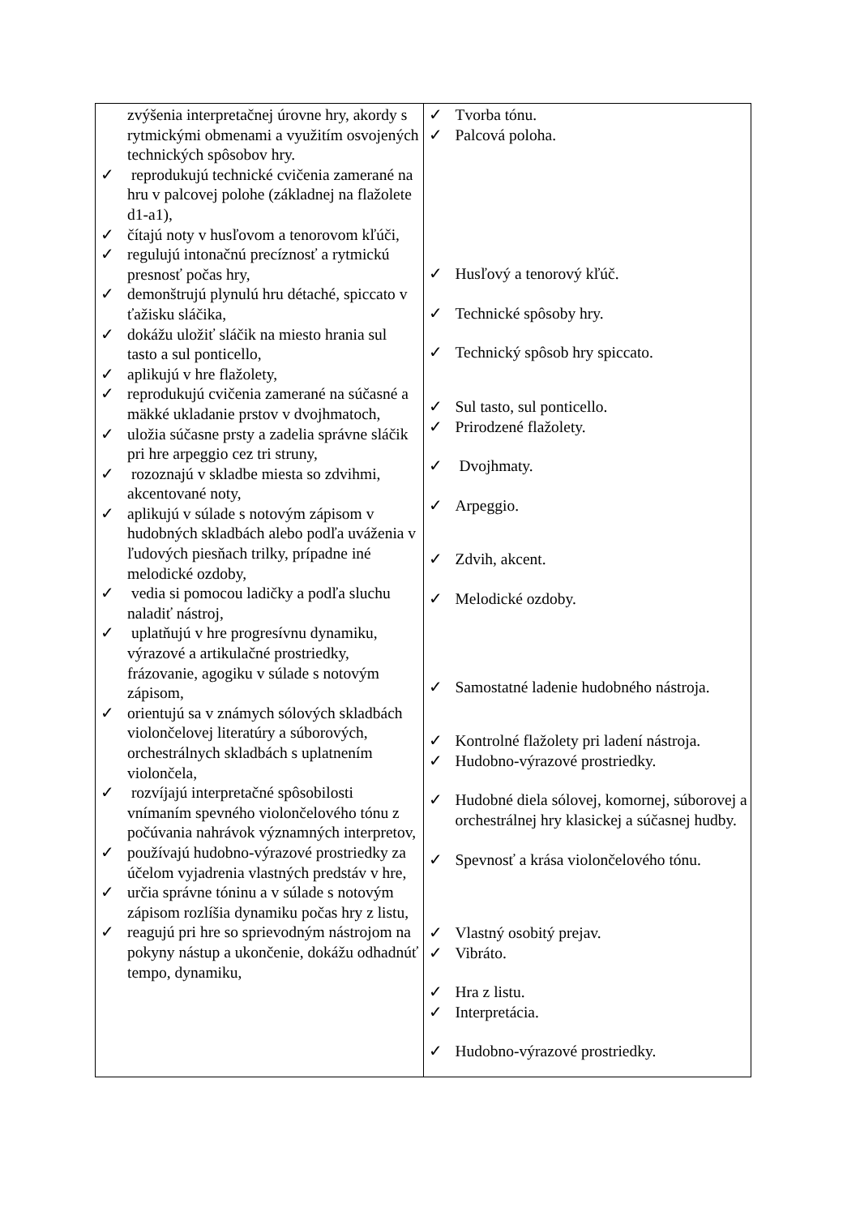| zvýšenia interpretačnej úrovne hry, akordy s rytmickými obmenami a využitím osvojených technických spôsobov hry. ✓ reprodukujú technické cvičenia zamerané na hru v palcovej polohe (základnej na flažolete d1-a1), ✓ čítajú noty v husľovom a tenorovom kľúči, ✓ regulujú intonačnú precíznosť a rytmickú presnosť počas hry, ✓ demonštrujú plynulú hru détaché, spiccato v ťažisku sláčika, ✓ dokážu uložiť sláčik na miesto hrania sul tasto a sul ponticello, ✓ aplikujú v hre flažolety, ✓ reprodukujú cvičenia zamerané na súčasné a mäkké ukladanie prstov v dvojhmatoch, ✓ uložia súčasne prsty a zadelia správne sláčik pri hre arpeggio cez tri struny, ✓ rozoznajú v skladbe miesta so zdvihmi, akcentované noty, ✓ aplikujú v súlade s notovým zápisom v hudobných skladbách alebo podľa uváženia v ľudových piesňach trilky, prípadne iné melodické ozdoby, ✓ vedia si pomocou ladičky a podľa sluchu naladiť nástroj, ✓ uplatňujú v hre progresívnu dynamiku, výrazové a artikulačné prostriedky, frázovanie, agogiku v súlade s notovým zápisom, ✓ orientujú sa v známych sólových skladbách violončelovej literatúry a súborových, orchestrálnych skladbách s uplatnením violončela, ✓ rozvíjajú interpretačné spôsobilosti vnímaním spevného violončelového tónu z počúvania nahrávok významných interpretov, ✓ používajú hudobno-výrazové prostriedky za účelom vyjadrenia vlastných predstáv v hre, ✓ určia správne tóninu a v súlade s notovým zápisom rozlíšia dynamiku počas hry z listu, ✓ reagujú pri hre so sprievodným nástrojom na pokyny nástup a ukončenie, dokážu odhadnúť tempo, dynamiku, | ✓ Tvorba tónu. ✓ Palcová poloha. ✓ Husľový a tenorový kľúč. ✓ Technické spôsoby hry. ✓ Technický spôsob hry spiccato. ✓ Sul tasto, sul ponticello. ✓ Prirodzené flažolety. ✓ Dvojhmaty. ✓ Arpeggio. ✓ Zdvih, akcent. ✓ Melodické ozdoby. ✓ Samostatné ladenie hudobného nástroja. ✓ Kontrolné flažolety pri ladení nástroja. ✓ Hudobno-výrazové prostriedky. ✓ Hudobné diela sólovej, komornej, súborovej a orchestrálnej hry klasickej a súčasnej hudby. ✓ Spevnosť a krása violončelového tónu. ✓ Vlastný osobitý prejav. ✓ Vibráto. ✓ Hra z listu. ✓ Interpretácia. ✓ Hudobno-výrazové prostriedky. |